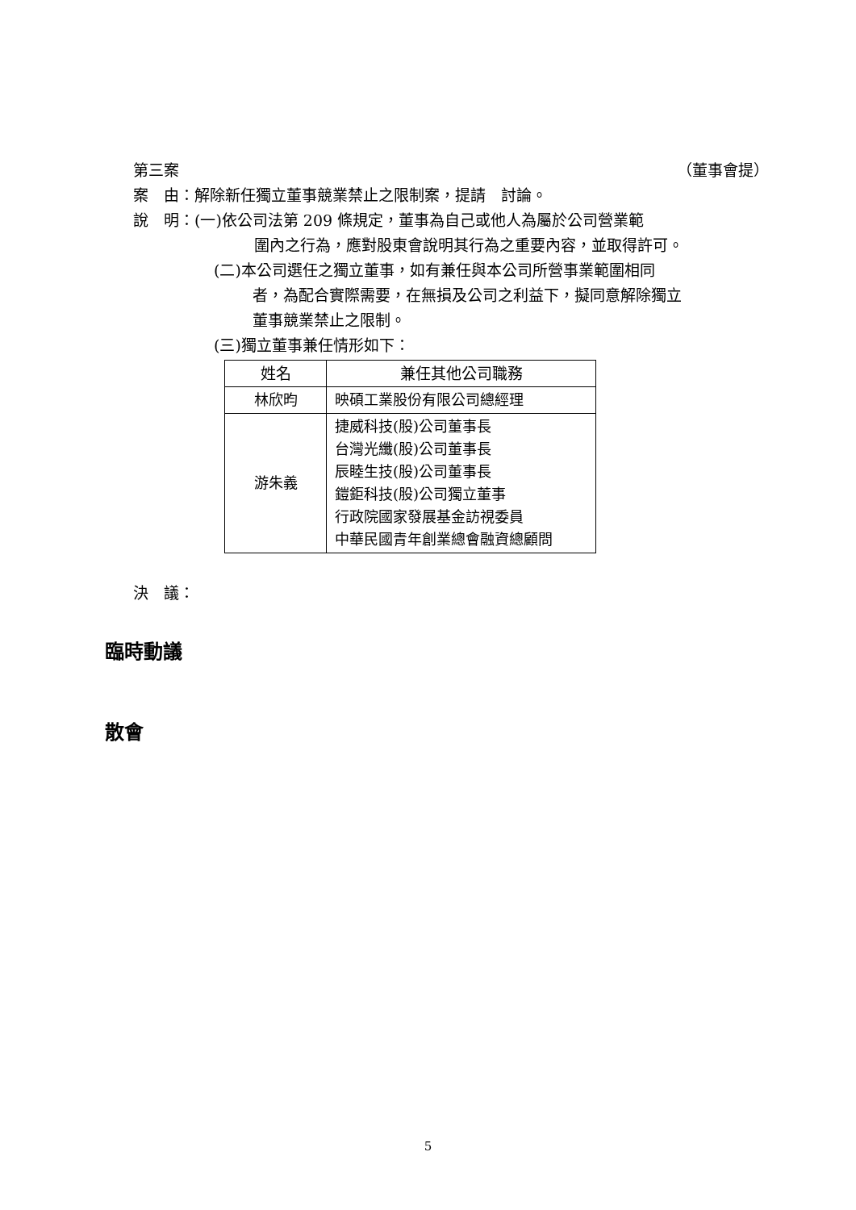第三案 （董事會提）
案　由：解除新任獨立董事競業禁止之限制案，提請　討論。
說　明：(一)依公司法第 209 條規定，董事為自己或他人為屬於公司營業範
圍內之行為，應對股東會說明其行為之重要內容，並取得許可。
(二)本公司選任之獨立董事，如有兼任與本公司所營事業範圍相同
者，為配合實際需要，在無損及公司之利益下，擬同意解除獨立
董事競業禁止之限制。
(三)獨立董事兼任情形如下：
| 姓名 | 兼任其他公司職務 |
| --- | --- |
| 林欣昀 | 映碩工業股份有限公司總經理 |
| 游朱義 | 捷威科技(股)公司董事長 台灣光纖(股)公司董事長 辰睦生技(股)公司董事長 鎧鉅科技(股)公司獨立董事 行政院國家發展基金訪視委員 中華民國青年創業總會融資總顧問 |
決　議：
臨時動議
散會
5